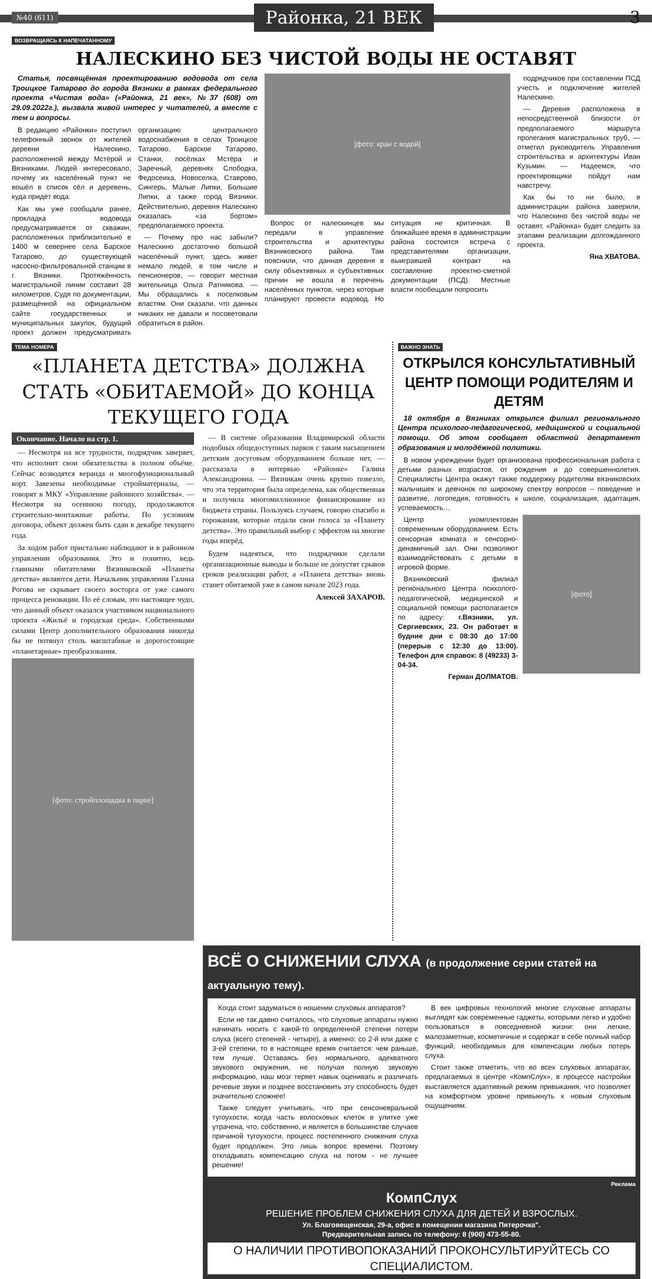№40 (611) Районка, 21 ВЕК 3
ВОЗВРАЩАЯСЬ К НАПЕЧАТАННОМУ
НАЛЕСКИНО БЕЗ ЧИСТОЙ ВОДЫ НЕ ОСТАВЯТ
Статья, посвящённая проектированию водовода от села Троицкое Татарово до города Вязники в рамках федерального проекта «Чистая вода» («Районка, 21 век», №37 (608) от 29.09.2022г.), вызвала живой интерес у читателей, а вместе с тем и вопросы.
В редакцию «Районки» поступил телефонный звонок от жителей деревни Налескино, расположенной между Мстёрой и Вязниками. Людей интересовало, почему их населённый пункт не вошёл в список сёл и деревень, куда придёт вода.
Как мы уже сообщали ранее, прокладка водовода предусматривается от скважин, расположенных приблизительно в 1400 м севернее села Барское Татарово, до существующей насосно-фильтровальной станции в г. Вязники. Протяжённость магистральной линии составит 28 километров. Судя по документации, размещённой на официальном сайте государственных и муниципальных закупок, будущий проект должен предусматривать организацию центрального водоснабжения в сёлах Троицкое Татарово, Барское Татарово, Станки, посёлках Мстёра и Заречный, деревнях Слободка, Федосеиха, Новоселка, Ставрово, Сингерь, Малые Липки, Большие Липки, а также город Вязники. Действительно, деревня Налескино оказалась «за бортом» предполагаемого проекта.
— Почему про нас забыли? Налескино достаточно большой населённый пункт, здесь живет немало людей, в том числе и пенсионеров, — говорит местная жительница Ольга Ратникова. — Мы обращались к поселковым властям. Они сказали, что данных никаких не давали и посоветовали обратиться в район.
[фото: кран с водой]
Вопрос от налескинцев мы передали в управление строительства и архитектуры Вязниковского района. Там пояснили, что данная деревня в силу объективных и субъективных причин не вошла в перечень населённых пунктов, через которые планируют провести водовод. Но ситуация не критичная. В ближайшее время в администрации района состоится встреча с представителями организации, выигравшей контракт на составление проектно-сметной документации (ПСД). Местные власти пообещали попросить
подрядчиков при составлении ПСД учесть и подключение жителей Налескино.
— Деревня расположена в непосредственной близости от предполагаемого маршрута пролегания магистральных труб, — отметил руководитель Управления строительства и архитектуры Иван Кузьмин. — Надеемся, что проектировщики пойдут нам навстречу.
Как бы то ни было, в администрации района заверили, что Налескино без чистой воды не оставят. «Районка» будет следить за этапами реализации долгожданного проекта.
Яна ХВАТОВА.
ТЕМА НОМЕРА
«ПЛАНЕТА ДЕТСТВА» ДОЛЖНА СТАТЬ «ОБИТАЕМОЙ» ДО КОНЦА ТЕКУЩЕГО ГОДА
Окончание. Начало на стр. 1.
— Несмотря на все трудности, подрядчик заверяет, что исполнит свои обязательства в полном объёме. Сейчас возводятся веранда и многофункциональный корт. Завезены необходимые стройматериалы, — говорят в МКУ «Управление районного хозяйства». — Несмотря на осеннюю погоду, продолжаются строительно-монтажные работы. По условиям договора, объект должен быть сдан в декабре текущего года.
За ходом работ пристально наблюдают и в районном управлении образования. Это и понятно, ведь главными обитателями Вязниковской «Планеты детства» являются дети. Начальник управления Галина Рогова не скрывает своего восторга от уже самого процесса реновации. По её словам, это настоящее чудо, что данный объект оказался участником национального проекта «Жильё и городская среда». Собственными силами Центр дополнительного образования никогда бы не потянул столь масштабные и дорогостоящие «планетарные» преобразования.
[фото: стройплощадка в парке]
— В системе образования Владимирской области подобных общедоступных парков с таким насыщением детским досуговым оборудованием больше нет, — рассказала в интервью «Районке» Галина Александровна. — Вязникам очень крупно повезло, что эта территория была определена, как общественная и получила многомиллионное финансирование из бюджета страны. Пользуясь случаем, говорю спасибо и горожанам, которые отдали свои голоса за «Планету детства». Это правильный выбор с эффектом на многие годы вперёд.
Будем надеяться, что подрядчики сделали организационные выводы и больше не допустят срывов сроков реализации работ, а «Планета детства» вновь станет обитаемой уже в самом начале 2023 года.
Алексей ЗАХАРОВ.
ВАЖНО ЗНАТЬ
ОТКРЫЛСЯ КОНСУЛЬТАТИВНЫЙ ЦЕНТР ПОМОЩИ РОДИТЕЛЯМ И ДЕТЯМ
18 октября в Вязниках открылся филиал регионального Центра психолого-педагогической, медицинской и социальной помощи. Об этом сообщает областной департамент образования и молодёжной политики.
В новом учреждении будет организована профессиональная работа с детьми разных возрастов, от рождения и до совершеннолетия. Специалисты Центра окажут также поддержку родителям вязниковских мальчишек и девчонок по широкому спектру вопросов – поведение и развитие, логопедия, готовность к школе, социализация, адаптация, успеваемость…
Центр укомплектован современным оборудованием. Есть сенсорная комната и сенсорно-динамичный зал. Они позволяют взаимодействовать с детьми в игровой форме.
Вязниковский филиал регионального Центра психолого-педагогической, медицинской и социальной помощи располагается по адресу: г.Вязники, ул. Сергиевских, 23. Он работает в будние дни с 08:30 до 17:00 (перерыв с 12:30 до 13:00). Телефон для справок: 8 (49233) 3-04-34.
Герман ДОЛМАТОВ.
[фото]
ВСЁ О СНИЖЕНИИ СЛУХА (в продолжение серии статей на актуальную тему).
Когда стоит задуматься о ношении слуховых аппаратов?
Если не так давно считалось, что слуховые аппараты нужно начинать носить с какой-то определенной степени потери слуха (всего степеней - четыре), а именно: со 2-й или даже с 3-ей степени, то в настоящее время считается: чем раньше, тем лучше. Оставаясь без нормального, адекватного звукового окружения, не получая полную звуковую информацию, наш мозг теряет навык оценивать и различать речевые звуки и позднее восстановить эту способность будет значительно сложнее!
Также следует учитывать, что при сенсоневральной тугоухости, когда часть волосковых клеток в улитке уже утрачена, что, собственно, и является в большинстве случаев причиной тугоухости, процесс постепенного снижения слуха будет продолжен. Это лишь вопрос времени. Поэтому откладывать компенсацию слуха на потом - не лучшее решение!
В век цифровых технологий многие слуховые аппараты выглядят как современные гаджеты, которыми легко и удобно пользоваться в повседневной жизни: они легкие, малозаметные, косметичные и содержат в себе полный набор функций, необходимых для компенсации любых потерь слуха.
Стоит также отметить, что во всех слуховых аппаратах, предлагаемых в центре «КомпСлух», в процессе настройки выставляется адаптивный режим привыкания, что позволяет на комфортном уровне привыкнуть к новым слуховым ощущениям.
Реклама
КомпСлух
РЕШЕНИЕ ПРОБЛЕМ СНИЖЕНИЯ СЛУХА ДЛЯ ДЕТЕЙ И ВЗРОСЛЫХ.
Ул. Благовещенская, 29-а, офис в помещении магазина Пятерочка".
Предварительная запись по телефону: 8 (900) 473-55-80.
О НАЛИЧИИ ПРОТИВОПОКАЗАНИЙ ПРОКОНСУЛЬТИРУЙТЕСЬ СО СПЕЦИАЛИСТОМ.